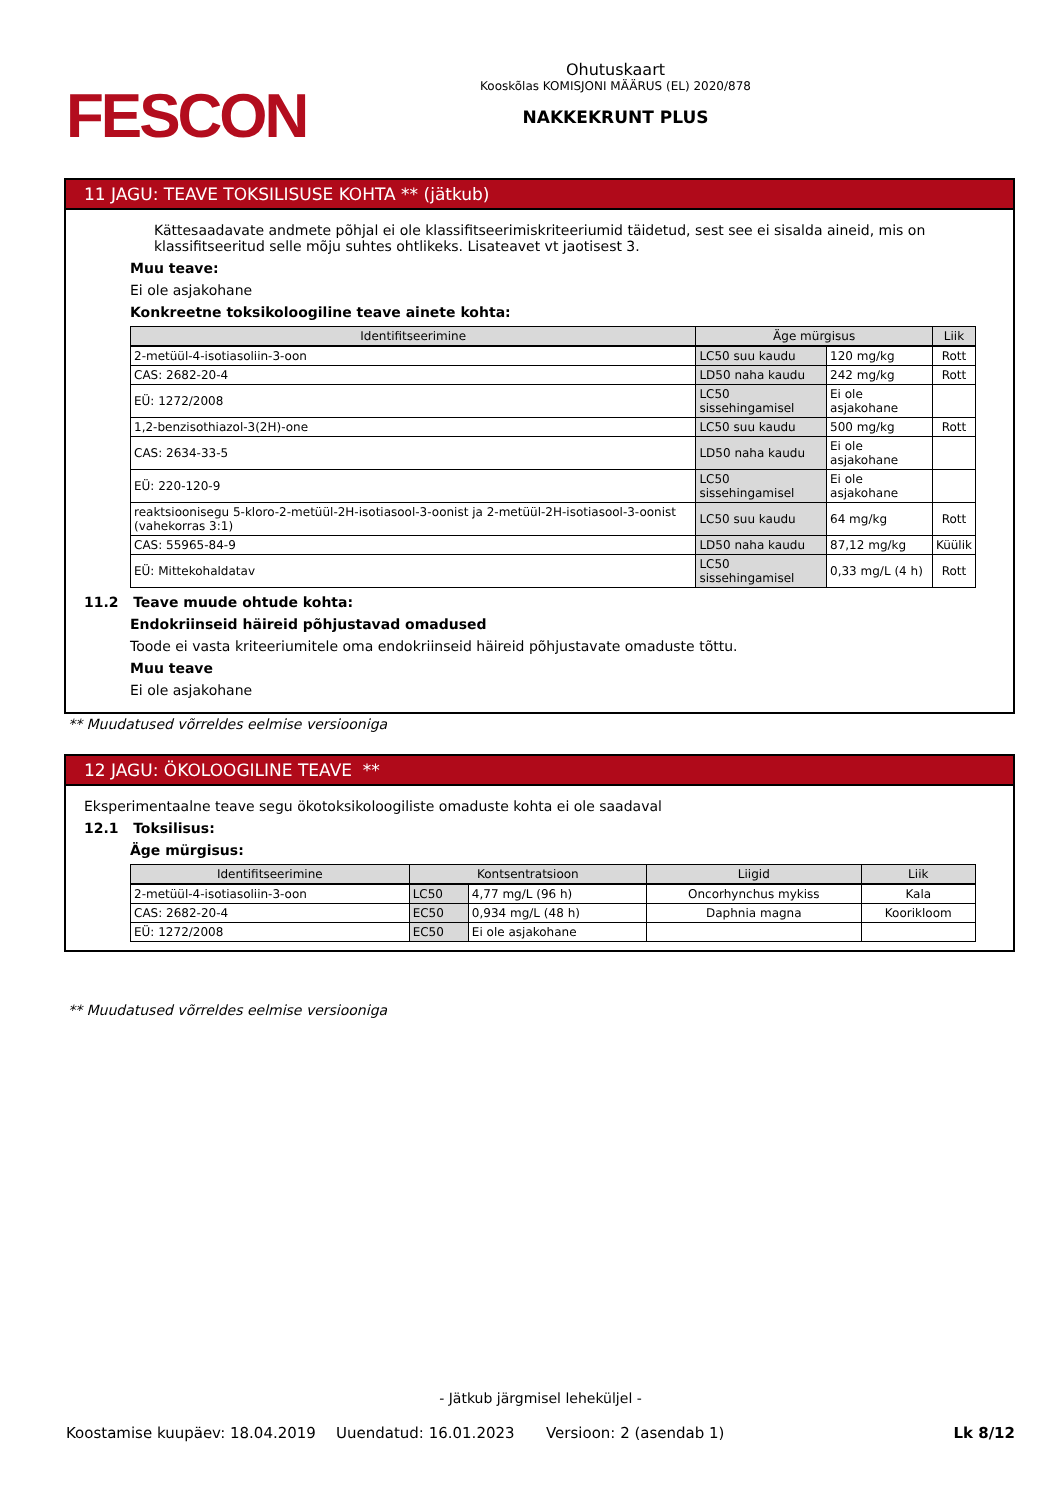FESCON
Ohutuskaart
Kooskõlas KOMISJONI MÄÄRUS (EL) 2020/878
NAKKEKRUNT PLUS
11 JAGU: TEAVE TOKSILISUSE KOHTA ** (jätkub)
Kättesaadavate andmete põhjal ei ole klassifitseerimiskriteeriumid täidetud, sest see ei sisalda aineid, mis on klassifitseeritud selle mõju suhtes ohtlikeks. Lisateavet vt jaotisest 3.
Muu teave:
Ei ole asjakohane
Konkreetne toksikoloogiline teave ainete kohta:
| Identifitseerimine | Äge mürgisus | | Liik |
| --- | --- | --- | --- |
| 2-metüül-4-isotiasoliin-3-oon | LC50 suu kaudu | 120 mg/kg | Rott |
| CAS: 2682-20-4 | LD50 naha kaudu | 242 mg/kg | Rott |
| EÜ: 1272/2008 | LC50 sissehingamisel | Ei ole asjakohane | |
| 1,2-benzisothiazol-3(2H)-one | LC50 suu kaudu | 500 mg/kg | Rott |
| CAS: 2634-33-5 | LD50 naha kaudu | Ei ole asjakohane | |
| EÜ: 220-120-9 | LC50 sissehingamisel | Ei ole asjakohane | |
| reaktsioonisegu 5-kloro-2-metüül-2H-isotiasool-3-oonist ja 2-metüül-2H-isotiasool-3-oonist (vahekorras 3:1) | LC50 suu kaudu | 64 mg/kg | Rott |
| CAS: 55965-84-9 | LD50 naha kaudu | 87,12 mg/kg | Küülik |
| EÜ: Mittekohaldatav | LC50 sissehingamisel | 0,33 mg/L (4 h) | Rott |
11.2 Teave muude ohtude kohta:
Endokriinseid häireid põhjustavad omadused
Toode ei vasta kriteeriumitele oma endokriinseid häireid põhjustavate omaduste tõttu.
Muu teave
Ei ole asjakohane
** Muudatused võrreldes eelmise versiooniga
12 JAGU: ÖKOLOOGILINE TEAVE **
Eksperimentaalne teave segu ökotoksikoloogiliste omaduste kohta ei ole saadaval
12.1 Toksilisus:
Äge mürgisus:
| Identifitseerimine | Kontsentratsioon | | Liigid | Liik |
| --- | --- | --- | --- | --- |
| 2-metüül-4-isotiasoliin-3-oon | LC50 | 4,77 mg/L (96 h) | Oncorhynchus mykiss | Kala |
| CAS: 2682-20-4 | EC50 | 0,934 mg/L (48 h) | Daphnia magna | Koorikloom |
| EÜ: 1272/2008 | EC50 | Ei ole asjakohane | | |
** Muudatused võrreldes eelmise versiooniga
- Jätkub järgmisel leheküljel -
Koostamise kuupäev: 18.04.2019 Uuendatud: 16.01.2023 Versioon: 2 (asendab 1) Lk 8/12